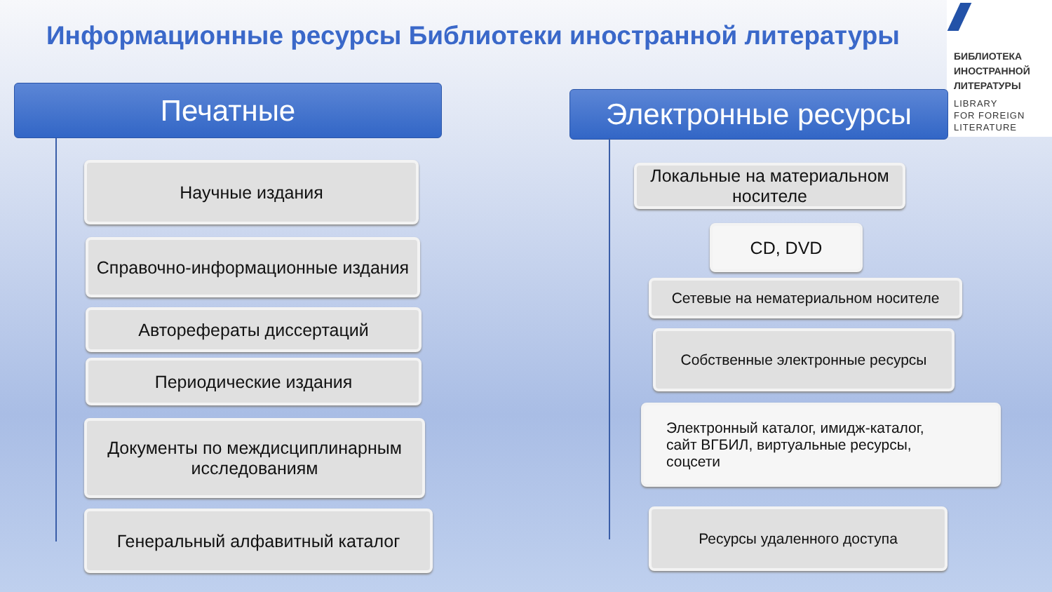Информационные ресурсы Библиотеки иностранной литературы
БИБЛИОТЕКА
ИНОСТРАННОЙ
ЛИТЕРАТУРЫ
LIBRARY
FOR FOREIGN
LITERATURE
Печатные Электронные ресурсы
Научные издания
Справочно-информационные издания
Авторефераты диссертаций
Периодические издания
Документы по междисциплинарным исследованиям
Генеральный алфавитный каталог
Локальные на материальном носителе
CD, DVD
Сетевые на нематериальном носителе
Собственные электронные ресурсы
Электронный каталог, имидж-каталог,
сайт ВГБИЛ, виртуальные ресурсы,
соцсети
Ресурсы удаленного доступа